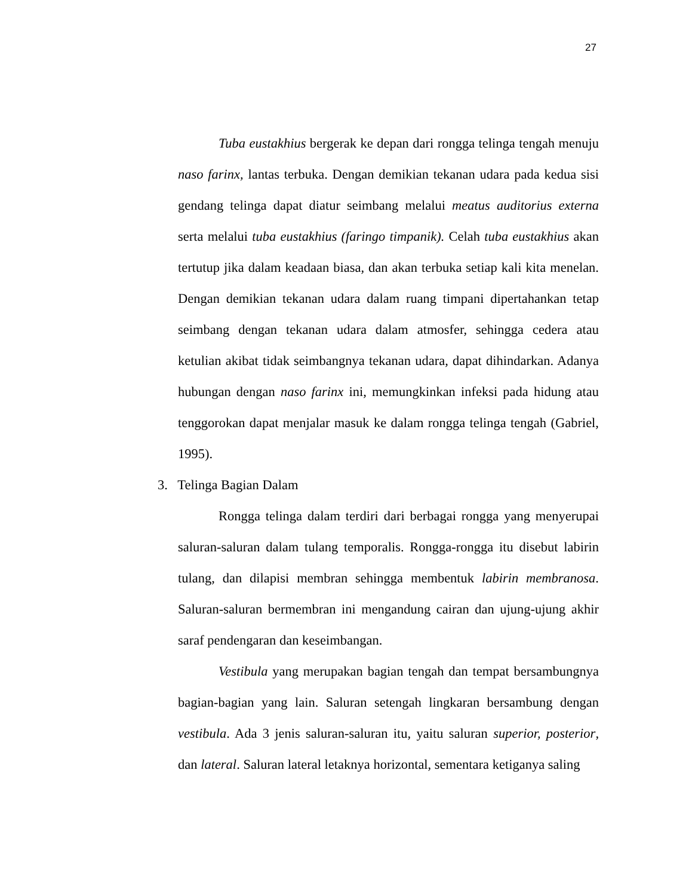27
Tuba eustakhius bergerak ke depan dari rongga telinga tengah menuju naso farinx, lantas terbuka. Dengan demikian tekanan udara pada kedua sisi gendang telinga dapat diatur seimbang melalui meatus auditorius externa serta melalui tuba eustakhius (faringo timpanik). Celah tuba eustakhius akan tertutup jika dalam keadaan biasa, dan akan terbuka setiap kali kita menelan. Dengan demikian tekanan udara dalam ruang timpani dipertahankan tetap seimbang dengan tekanan udara dalam atmosfer, sehingga cedera atau ketulian akibat tidak seimbangnya tekanan udara, dapat dihindarkan. Adanya hubungan dengan naso farinx ini, memungkinkan infeksi pada hidung atau tenggorokan dapat menjalar masuk ke dalam rongga telinga tengah (Gabriel, 1995).
3. Telinga Bagian Dalam
Rongga telinga dalam terdiri dari berbagai rongga yang menyerupai saluran-saluran dalam tulang temporalis. Rongga-rongga itu disebut labirin tulang, dan dilapisi membran sehingga membentuk labirin membranosa. Saluran-saluran bermembran ini mengandung cairan dan ujung-ujung akhir saraf pendengaran dan keseimbangan.
Vestibula yang merupakan bagian tengah dan tempat bersambungnya bagian-bagian yang lain. Saluran setengah lingkaran bersambung dengan vestibula. Ada 3 jenis saluran-saluran itu, yaitu saluran superior, posterior, dan lateral. Saluran lateral letaknya horizontal, sementara ketiganya saling